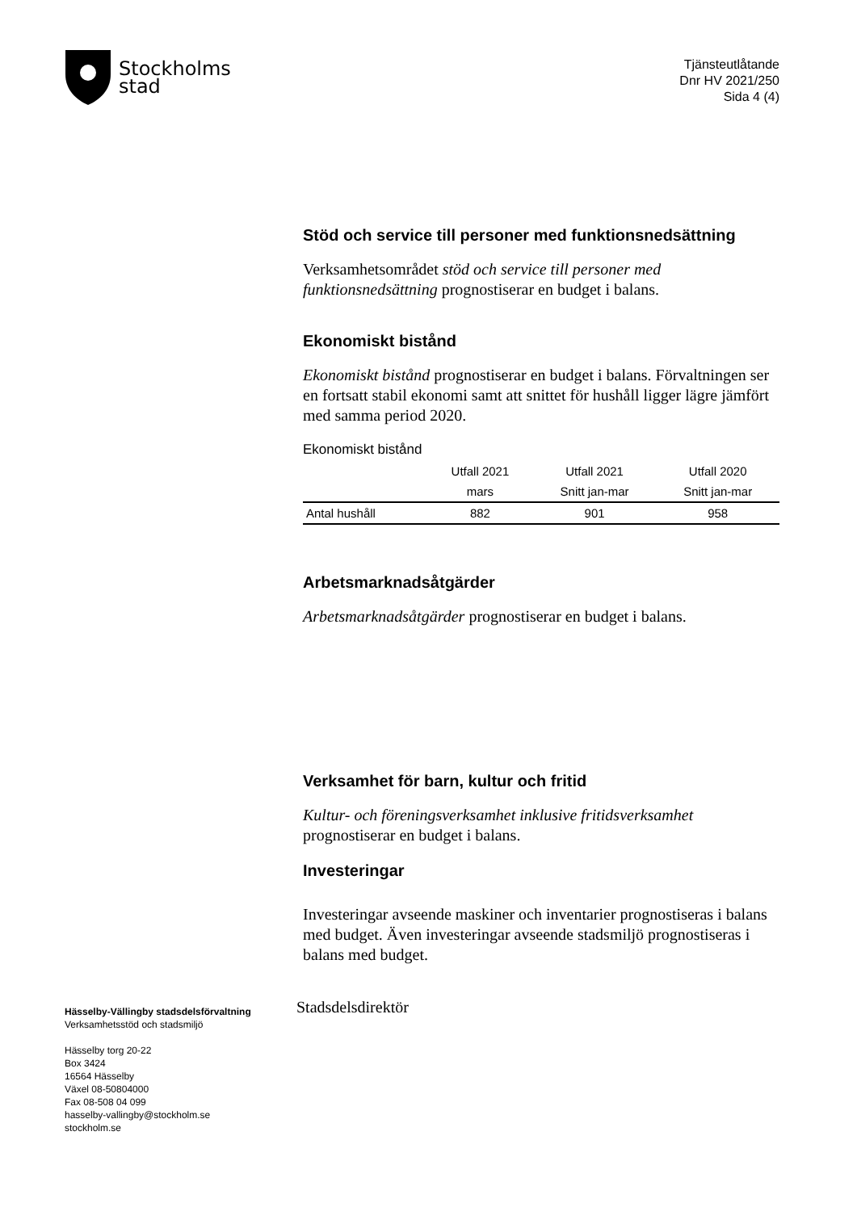Stockholms
stad
Tjänsteutlåtande
Dnr HV 2021/250
Sida 4 (4)
Stöd och service till personer med funktionsnedsättning
Verksamhetsområdet stöd och service till personer med funktionsnedsättning prognostiserar en budget i balans.
Ekonomiskt bistånd
Ekonomiskt bistånd prognostiserar en budget i balans. Förvaltningen ser en fortsatt stabil ekonomi samt att snittet för hushåll ligger lägre jämfört med samma period 2020.
Ekonomiskt bistånd
| | Utfall 2021 | Utfall 2021 | Utfall 2020 |
| --- | --- | --- | --- |
| | mars | Snitt jan-mar | Snitt jan-mar |
| Antal hushåll | 882 | 901 | 958 |
Arbetsmarknadsåtgärder
Arbetsmarknadsåtgärder prognostiserar en budget i balans.
Verksamhet för barn, kultur och fritid
Kultur- och föreningsverksamhet inklusive fritidsverksamhet prognostiserar en budget i balans.
Investeringar
Investeringar avseende maskiner och inventarier prognostiseras i balans med budget. Även investeringar avseende stadsmiljö prognostiseras i balans med budget.
Stadsdelsdirektör
Hässelby-Vällingby stadsdelsförvaltning
Verksamhetsstöd och stadsmiljö
Hässelby torg 20-22
Box 3424
16564 Hässelby
Växel 08-50804000
Fax 08-508 04 099
hasselby-vallingby@stockholm.se
stockholm.se